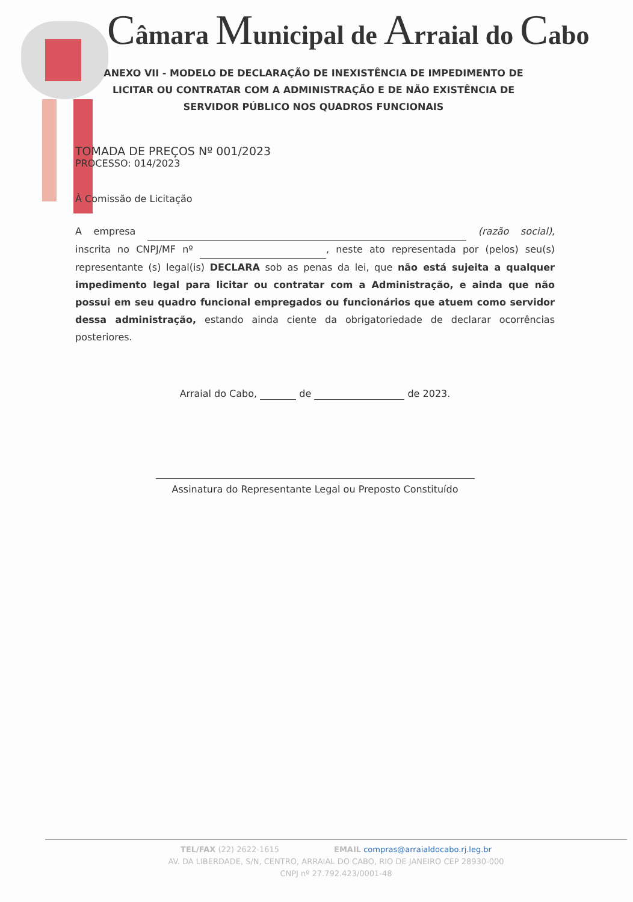Câmara Municipal de Arraial do Cabo
ANEXO VII - MODELO DE DECLARAÇÃO DE INEXISTÊNCIA DE IMPEDIMENTO DE LICITAR OU CONTRATAR COM A ADMINISTRAÇÃO E DE NÃO EXISTÊNCIA DE SERVIDOR PÚBLICO NOS QUADROS FUNCIONAIS
TOMADA DE PREÇOS Nº 001/2023
PROCESSO: 014/2023
À Comissão de Licitação
A empresa (razão social), inscrita no CNPJ/MF nº , neste ato representada por (pelos) seu(s) representante (s) legal(is) DECLARA sob as penas da lei, que não está sujeita a qualquer impedimento legal para licitar ou contratar com a Administração, e ainda que não possui em seu quadro funcional empregados ou funcionários que atuem como servidor dessa administração, estando ainda ciente da obrigatoriedade de declarar ocorrências posteriores.
Arraial do Cabo, de de 2023.
Assinatura do Representante Legal ou Preposto Constituído
TEL/FAX (22) 2622-1615 EMAIL compras@arraialdocabo.rj.leg.br
AV. DA LIBERDADE, S/N, CENTRO, ARRAIAL DO CABO, RIO DE JANEIRO CEP 28930-000
CNPJ nº 27.792.423/0001-48